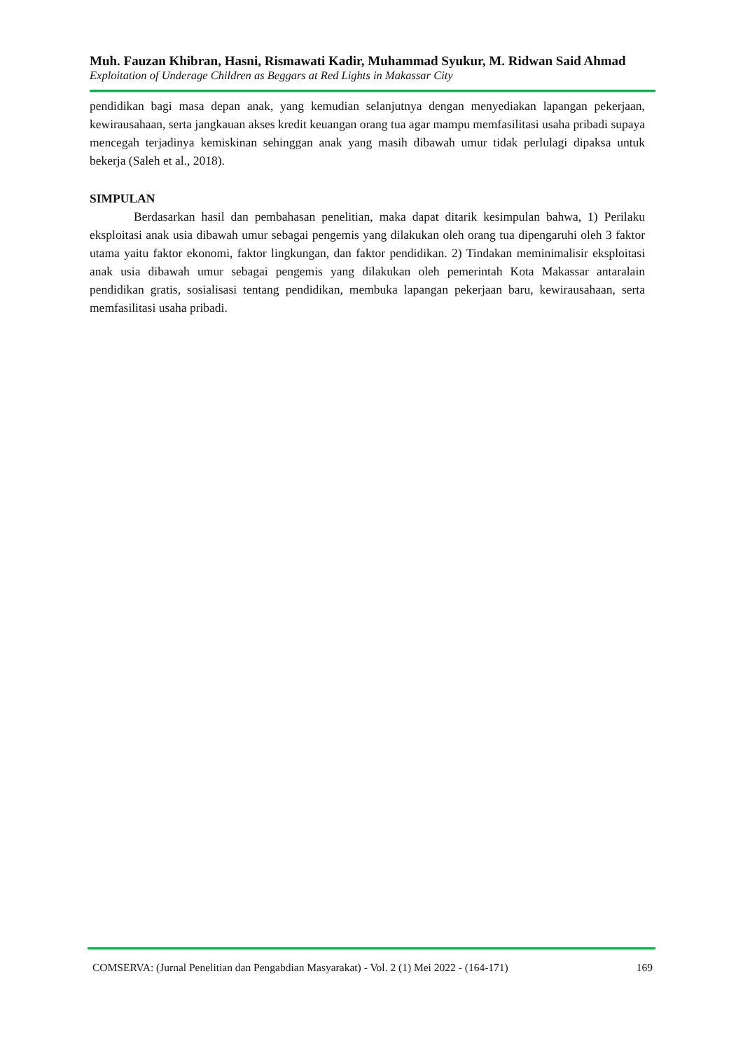Muh. Fauzan Khibran, Hasni, Rismawati Kadir, Muhammad Syukur, M. Ridwan Said Ahmad
Exploitation of Underage Children as Beggars at Red Lights in Makassar City
pendidikan bagi masa depan anak, yang kemudian selanjutnya dengan menyediakan lapangan pekerjaan, kewirausahaan, serta jangkauan akses kredit keuangan orang tua agar mampu memfasilitasi usaha pribadi supaya mencegah terjadinya kemiskinan sehinggan anak yang masih dibawah umur tidak perlulagi dipaksa untuk bekerja (Saleh et al., 2018).
SIMPULAN
Berdasarkan hasil dan pembahasan penelitian, maka dapat ditarik kesimpulan bahwa, 1) Perilaku eksploitasi anak usia dibawah umur sebagai pengemis yang dilakukan oleh orang tua dipengaruhi oleh 3 faktor utama yaitu faktor ekonomi, faktor lingkungan, dan faktor pendidikan. 2) Tindakan meminimalisir eksploitasi anak usia dibawah umur sebagai pengemis yang dilakukan oleh pemerintah Kota Makassar antaralain pendidikan gratis, sosialisasi tentang pendidikan, membuka lapangan pekerjaan baru, kewirausahaan, serta memfasilitasi usaha pribadi.
COMSERVA: (Jurnal Penelitian dan Pengabdian Masyarakat) - Vol. 2 (1) Mei 2022 - (164-171) 169